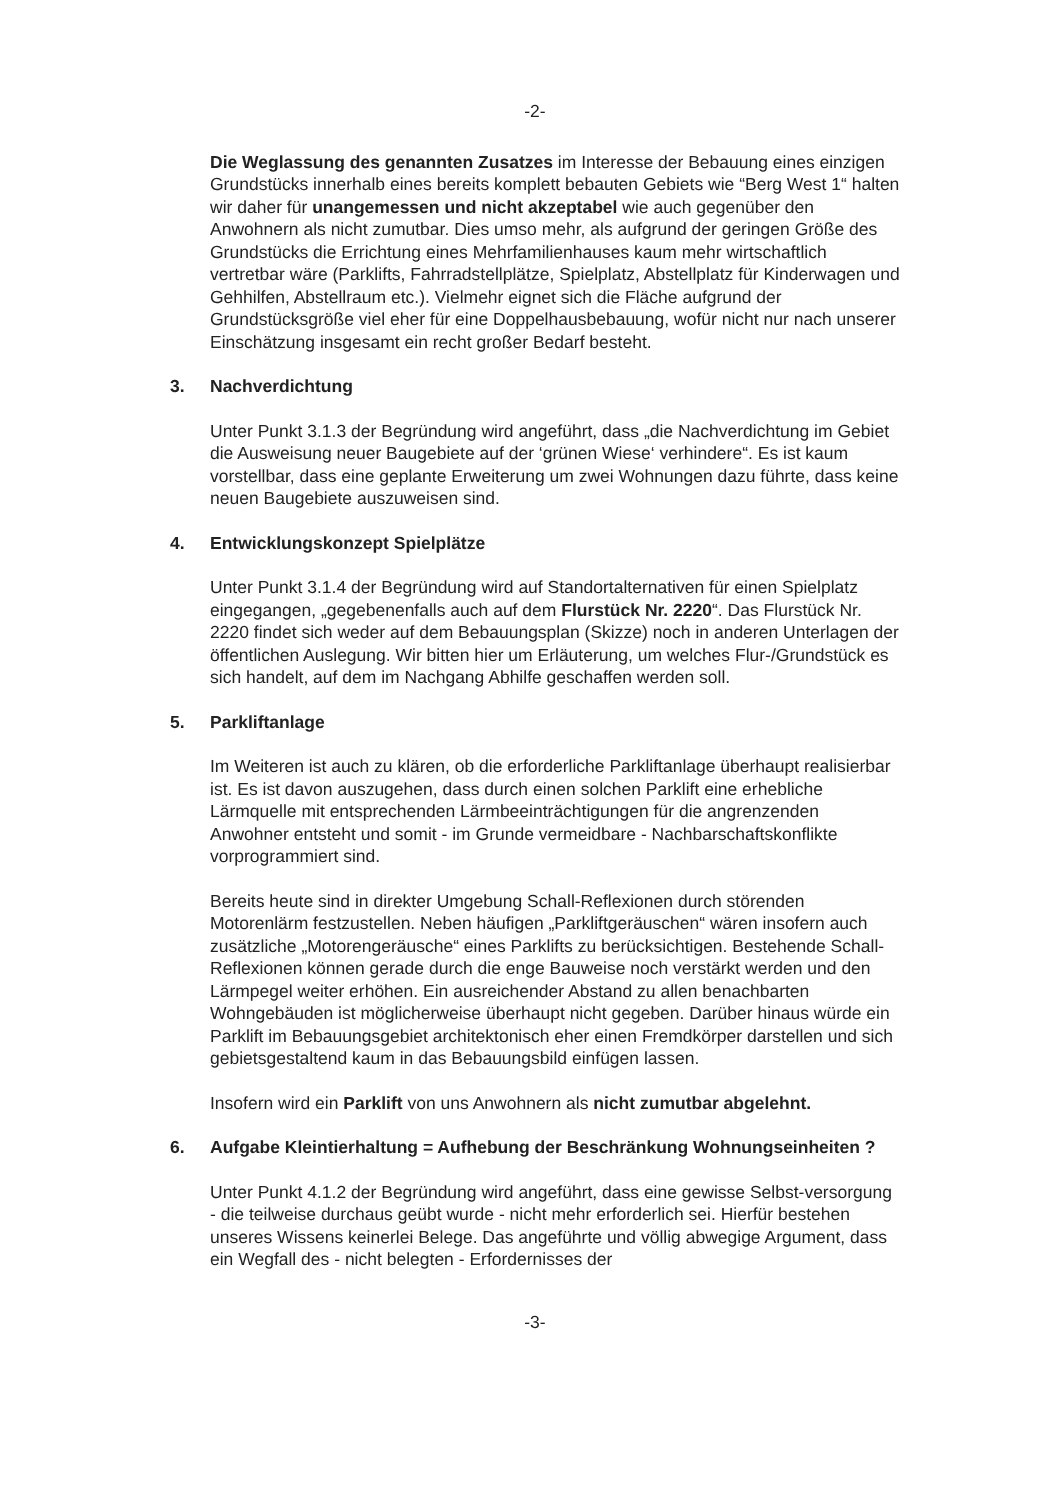-2-
Die Weglassung des genannten Zusatzes im Interesse der Bebauung eines einzigen Grundstücks innerhalb eines bereits komplett bebauten Gebiets wie “Berg West 1“ halten wir daher für unangemessen und nicht akzeptabel wie auch gegenüber den Anwohnern als nicht zumutbar. Dies umso mehr, als aufgrund der geringen Größe des Grundstücks die Errichtung eines Mehrfamilienhauses kaum mehr wirtschaftlich vertretbar wäre (Parklifts, Fahrradstellplätze, Spielplatz, Abstellplatz für Kinderwagen und Gehhilfen, Abstellraum etc.). Vielmehr eignet sich die Fläche aufgrund der Grundstücksgröße viel eher für eine Doppelhausbebauung, wofür nicht nur nach unserer Einschätzung insgesamt ein recht großer Bedarf besteht.
3. Nachverdichtung
Unter Punkt 3.1.3 der Begründung wird angeführt, dass „die Nachverdichtung im Gebiet die Ausweisung neuer Baugebiete auf der ‘grünen Wiese‘ verhindere“. Es ist kaum vorstellbar, dass eine geplante Erweiterung um zwei Wohnungen dazu führte, dass keine neuen Baugebiete auszuweisen sind.
4. Entwicklungskonzept Spielplätze
Unter Punkt 3.1.4 der Begründung wird auf Standortalternativen für einen Spielplatz eingegangen, „gegebenenfalls auch auf dem Flurstück Nr. 2220“. Das Flurstück Nr. 2220 findet sich weder auf dem Bebauungsplan (Skizze) noch in anderen Unterlagen der öffentlichen Auslegung. Wir bitten hier um Erläuterung, um welches Flur-/Grundstück es sich handelt, auf dem im Nachgang Abhilfe geschaffen werden soll.
5. Parkliftanlage
Im Weiteren ist auch zu klären, ob die erforderliche Parkliftanlage überhaupt realisierbar ist. Es ist davon auszugehen, dass durch einen solchen Parklift eine erhebliche Lärmquelle mit entsprechenden Lärmbeeinträchtigungen für die angrenzenden Anwohner entsteht und somit - im Grunde vermeidbare - Nachbarschaftskonflikte vorprogrammiert sind.
Bereits heute sind in direkter Umgebung Schall-Reflexionen durch störenden Motorenlärm festzustellen. Neben häufigen „Parkliftgeräuschen“ wären insofern auch zusätzliche „Motorengeräusche“ eines Parklifts zu berücksichtigen. Bestehende Schall-Reflexionen können gerade durch die enge Bauweise noch verstärkt werden und den Lärmpegel weiter erhöhen. Ein ausreichender Abstand zu allen benachbarten Wohngebäuden ist möglicherweise überhaupt nicht gegeben. Darüber hinaus würde ein Parklift im Bebauungsgebiet architektonisch eher einen Fremdkörper darstellen und sich gebietsgestaltend kaum in das Bebauungsbild einfügen lassen.
Insofern wird ein Parklift von uns Anwohnern als nicht zumutbar abgelehnt.
6. Aufgabe Kleintierhaltung = Aufhebung der Beschränkung Wohnungseinheiten ?
Unter Punkt 4.1.2 der Begründung wird angeführt, dass eine gewisse Selbst-versorgung - die teilweise durchaus geübt wurde - nicht mehr erforderlich sei. Hierfür bestehen unseres Wissens keinerlei Belege. Das angeführte und völlig abwegige Argument, dass ein Wegfall des - nicht belegten - Erfordernisses der
-3-